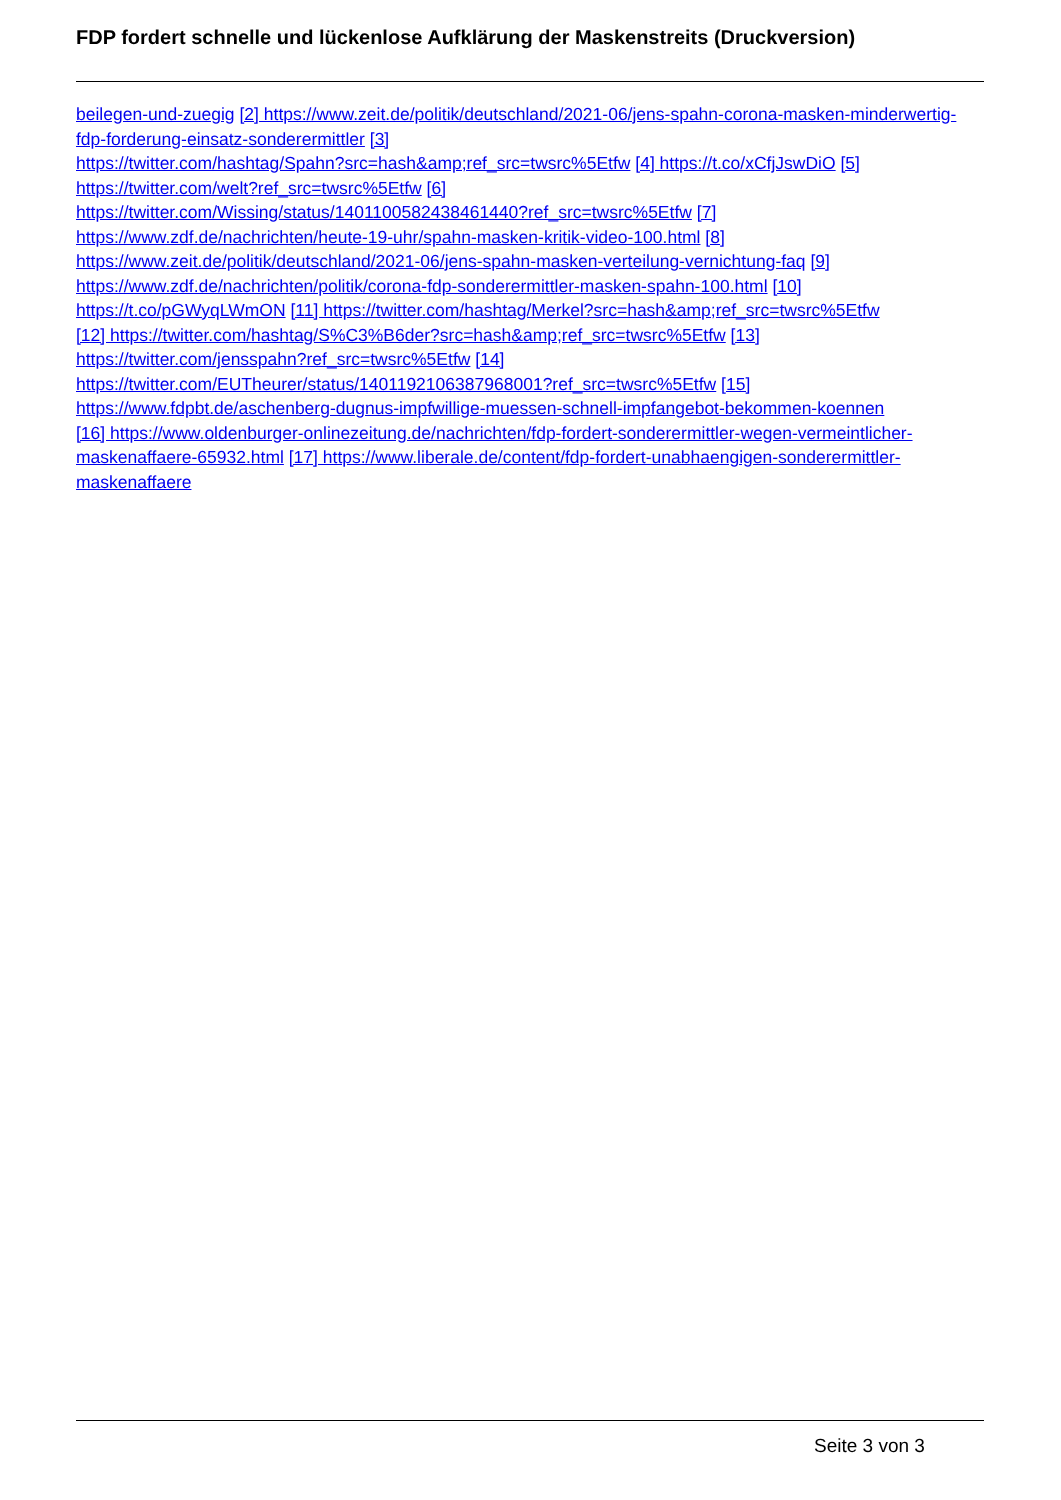FDP fordert schnelle und lückenlose Aufklärung der Maskenstreits (Druckversion)
beilegen-und-zuegig [2] https://www.zeit.de/politik/deutschland/2021-06/jens-spahn-corona-masken-minderwertig-fdp-forderung-einsatz-sonderermittler [3]
https://twitter.com/hashtag/Spahn?src=hash&amp;ref_src=twsrc%5Etfw [4] https://t.co/xCfjJswDiO [5]
https://twitter.com/welt?ref_src=twsrc%5Etfw [6]
https://twitter.com/Wissing/status/1401100582438461440?ref_src=twsrc%5Etfw [7]
https://www.zdf.de/nachrichten/heute-19-uhr/spahn-masken-kritik-video-100.html [8]
https://www.zeit.de/politik/deutschland/2021-06/jens-spahn-masken-verteilung-vernichtung-faq [9]
https://www.zdf.de/nachrichten/politik/corona-fdp-sonderermittler-masken-spahn-100.html [10]
https://t.co/pGWyqLWmON [11] https://twitter.com/hashtag/Merkel?src=hash&amp;ref_src=twsrc%5Etfw
[12] https://twitter.com/hashtag/S%C3%B6der?src=hash&amp;ref_src=twsrc%5Etfw [13]
https://twitter.com/jensspahn?ref_src=twsrc%5Etfw [14]
https://twitter.com/EUTheurer/status/1401192106387968001?ref_src=twsrc%5Etfw [15]
https://www.fdpbt.de/aschenberg-dugnus-impfwillige-muessen-schnell-impfangebot-bekommen-koennen
[16] https://www.oldenburger-onlinezeitung.de/nachrichten/fdp-fordert-sonderermittler-wegen-vermeintlicher-maskenaffaere-65932.html [17] https://www.liberale.de/content/fdp-fordert-unabhaengigen-sonderermittler-maskenaffaere
Seite 3 von 3